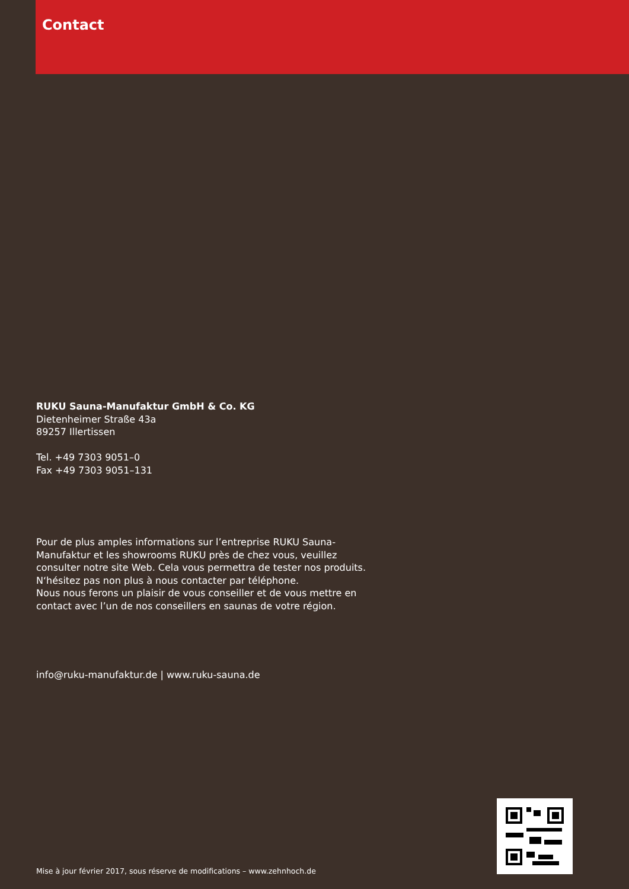Contact
RUKU Sauna-Manufaktur GmbH & Co. KG
Dietenheimer Straße 43a
89257 Illertissen
Tel. +49 7303 9051–0
Fax +49 7303 9051–131
Pour de plus amples informations sur l’entreprise RUKU Sauna-Manufaktur et les showrooms RUKU près de chez vous, veuillez consulter notre site Web. Cela vous permettra de tester nos produits. N‘hésitez pas non plus à nous contacter par téléphone.
Nous nous ferons un plaisir de vous conseiller et de vous mettre en contact avec l’un de nos conseillers en saunas de votre région.
info@ruku-manufaktur.de | www.ruku-sauna.de
Mise à jour février 2017, sous réserve de modifications – www.zehnhoch.de